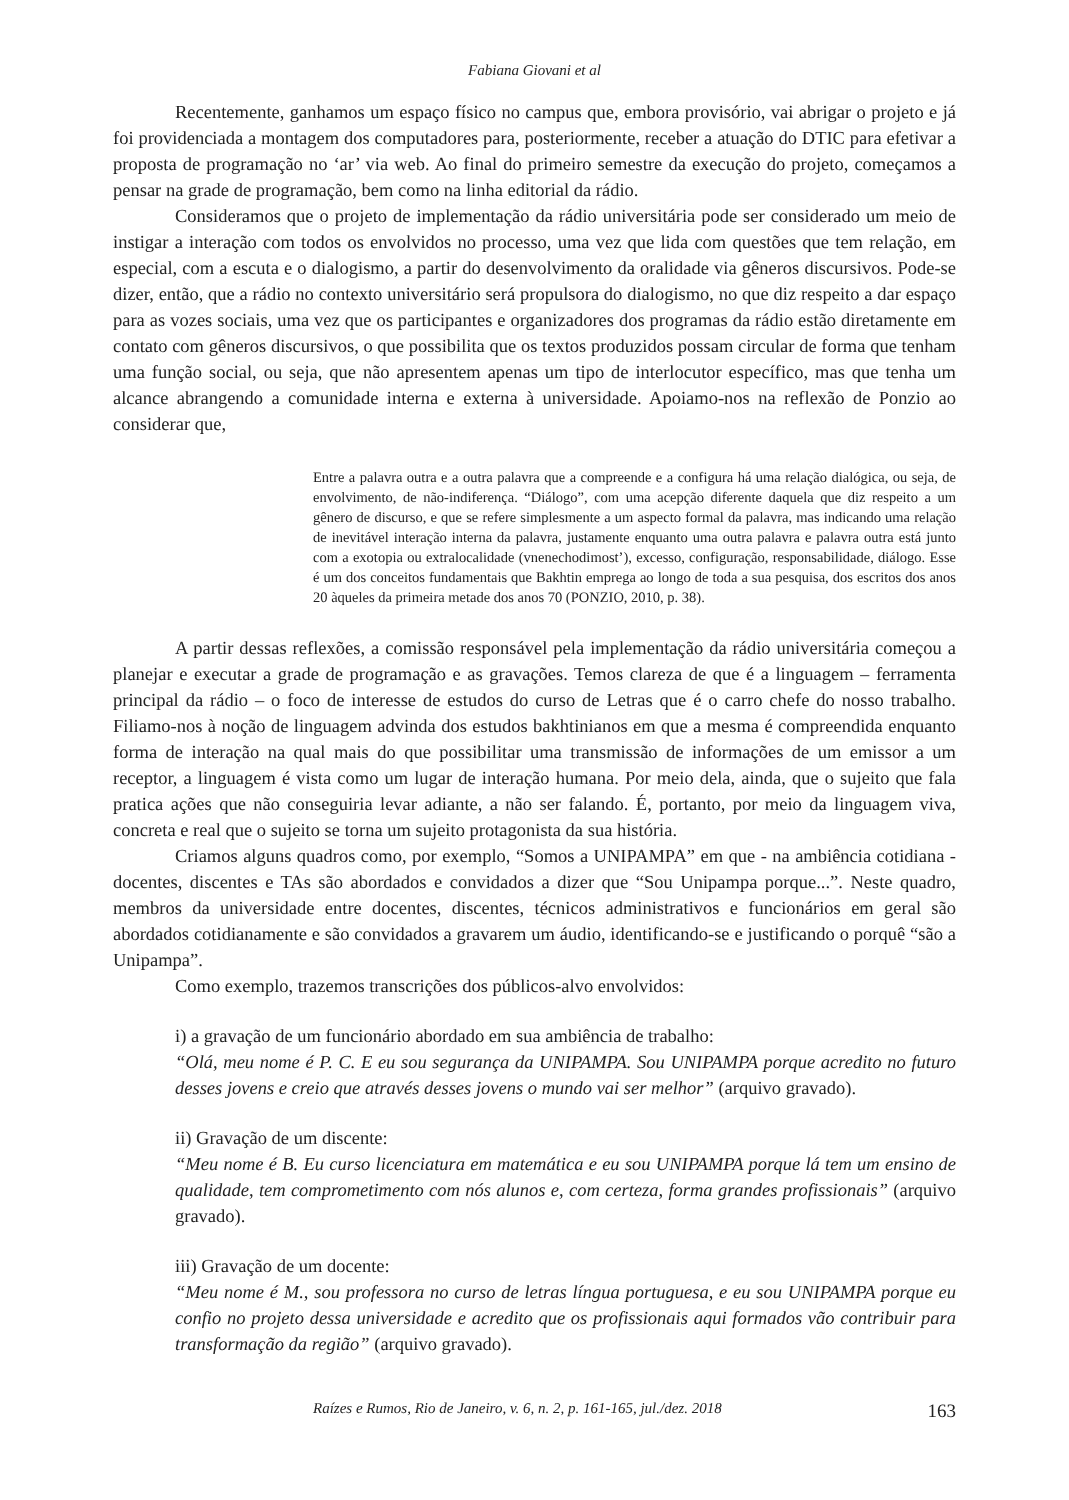Fabiana Giovani et al
Recentemente, ganhamos um espaço físico no campus que, embora provisório, vai abrigar o projeto e já foi providenciada a montagem dos computadores para, posteriormente, receber a atuação do DTIC para efetivar a proposta de programação no ‘ar’ via web. Ao final do primeiro semestre da execução do projeto, começamos a pensar na grade de programação, bem como na linha editorial da rádio.
Consideramos que o projeto de implementação da rádio universitária pode ser considerado um meio de instigar a interação com todos os envolvidos no processo, uma vez que lida com questões que tem relação, em especial, com a escuta e o dialogismo, a partir do desenvolvimento da oralidade via gêneros discursivos. Pode-se dizer, então, que a rádio no contexto universitário será propulsora do dialogismo, no que diz respeito a dar espaço para as vozes sociais, uma vez que os participantes e organizadores dos programas da rádio estão diretamente em contato com gêneros discursivos, o que possibilita que os textos produzidos possam circular de forma que tenham uma função social, ou seja, que não apresentem apenas um tipo de interlocutor específico, mas que tenha um alcance abrangendo a comunidade interna e externa à universidade. Apoiamo-nos na reflexão de Ponzio ao considerar que,
Entre a palavra outra e a outra palavra que a compreende e a configura há uma relação dialógica, ou seja, de envolvimento, de não-indiferença. “Diálogo”, com uma acepção diferente daquela que diz respeito a um gênero de discurso, e que se refere simplesmente a um aspecto formal da palavra, mas indicando uma relação de inevitável interação interna da palavra, justamente enquanto uma outra palavra e palavra outra está junto com a exotopia ou extralocalidade (vnenechodimost’), excesso, configuração, responsabilidade, diálogo. Esse é um dos conceitos fundamentais que Bakhtin emprega ao longo de toda a sua pesquisa, dos escritos dos anos 20 àqueles da primeira metade dos anos 70 (PONZIO, 2010, p. 38).
A partir dessas reflexões, a comissão responsável pela implementação da rádio universitária começou a planejar e executar a grade de programação e as gravações. Temos clareza de que é a linguagem – ferramenta principal da rádio – o foco de interesse de estudos do curso de Letras que é o carro chefe do nosso trabalho. Filiamo-nos à noção de linguagem advinda dos estudos bakhtinianos em que a mesma é compreendida enquanto forma de interação na qual mais do que possibilitar uma transmissão de informações de um emissor a um receptor, a linguagem é vista como um lugar de interação humana. Por meio dela, ainda, que o sujeito que fala pratica ações que não conseguiria levar adiante, a não ser falando. É, portanto, por meio da linguagem viva, concreta e real que o sujeito se torna um sujeito protagonista da sua história.
Criamos alguns quadros como, por exemplo, “Somos a UNIPAMPA” em que - na ambiência cotidiana - docentes, discentes e TAs são abordados e convidados a dizer que “Sou Unipampa porque...”. Neste quadro, membros da universidade entre docentes, discentes, técnicos administrativos e funcionários em geral são abordados cotidianamente e são convidados a gravarem um áudio, identificando-se e justificando o porquê “são a Unipampa”.
Como exemplo, trazemos transcrições dos públicos-alvo envolvidos:
i) a gravação de um funcionário abordado em sua ambiência de trabalho:
“Olá, meu nome é P. C. E eu sou segurança da UNIPAMPA. Sou UNIPAMPA porque acredito no futuro desses jovens e creio que através desses jovens o mundo vai ser melhor” (arquivo gravado).
ii) Gravação de um discente:
“Meu nome é B. Eu curso licenciatura em matemática e eu sou UNIPAMPA porque lá tem um ensino de qualidade, tem comprometimento com nós alunos e, com certeza, forma grandes profissionais” (arquivo gravado).
iii) Gravação de um docente:
“Meu nome é M., sou professora no curso de letras língua portuguesa, e eu sou UNIPAMPA porque eu confio no projeto dessa universidade e acredito que os profissionais aqui formados vão contribuir para transformação da região” (arquivo gravado).
Raízes e Rumos, Rio de Janeiro, v. 6, n. 2, p. 161-165, jul./dez. 2018 163